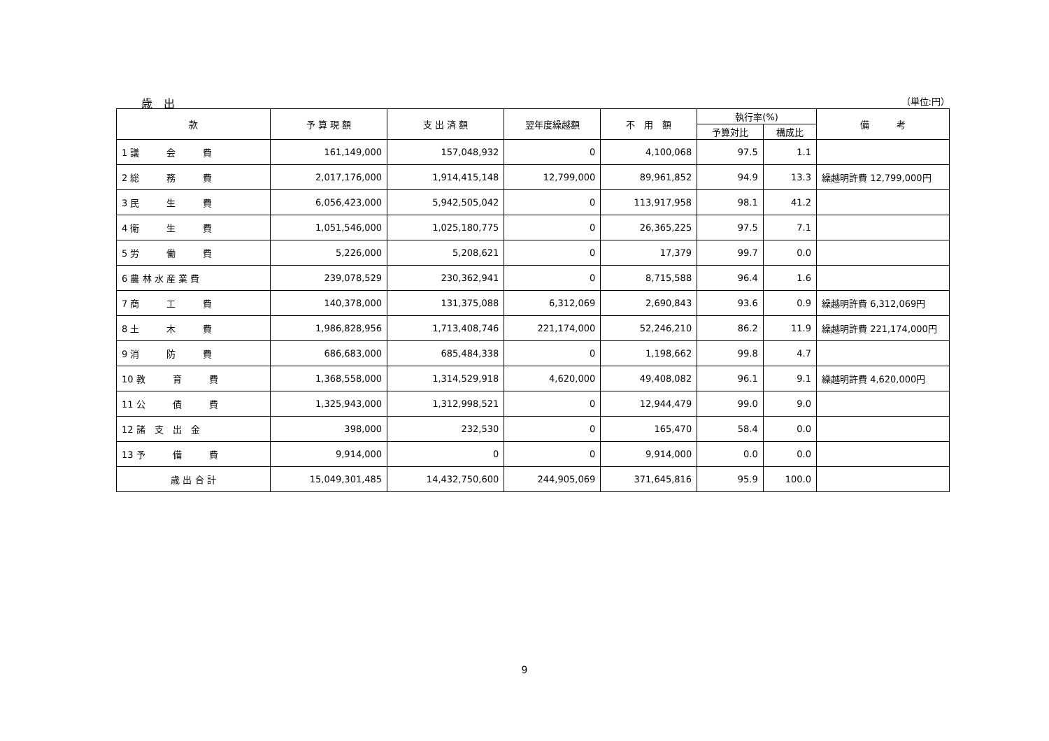歳　出 （単位:円）
| 款 | 予 算 現 額 | 支 出 済 額 | 翌年度繰越額 | 不 用 額 | 執行率(%) | | 備 考 |
| --- | --- | --- | --- | --- | --- | --- | --- |
| | | | | | 予算対比 | 構成比 | |
| 1 議 会 費 | 161,149,000 | 157,048,932 | 0 | 4,100,068 | 97.5 | 1.1 | |
| 2 総 務 費 | 2,017,176,000 | 1,914,415,148 | 12,799,000 | 89,961,852 | 94.9 | 13.3 | 繰越明許費 12,799,000円 |
| 3 民 生 費 | 6,056,423,000 | 5,942,505,042 | 0 | 113,917,958 | 98.1 | 41.2 | |
| 4 衛 生 費 | 1,051,546,000 | 1,025,180,775 | 0 | 26,365,225 | 97.5 | 7.1 | |
| 5 労 働 費 | 5,226,000 | 5,208,621 | 0 | 17,379 | 99.7 | 0.0 | |
| 6 農 林 水 産 業 費 | 239,078,529 | 230,362,941 | 0 | 8,715,588 | 96.4 | 1.6 | |
| 7 商 工 費 | 140,378,000 | 131,375,088 | 6,312,069 | 2,690,843 | 93.6 | 0.9 | 繰越明許費 6,312,069円 |
| 8 土 木 費 | 1,986,828,956 | 1,713,408,746 | 221,174,000 | 52,246,210 | 86.2 | 11.9 | 繰越明許費 221,174,000円 |
| 9 消 防 費 | 686,683,000 | 685,484,338 | 0 | 1,198,662 | 99.8 | 4.7 | |
| 10 教 育 費 | 1,368,558,000 | 1,314,529,918 | 4,620,000 | 49,408,082 | 96.1 | 9.1 | 繰越明許費 4,620,000円 |
| 11 公 債 費 | 1,325,943,000 | 1,312,998,521 | 0 | 12,944,479 | 99.0 | 9.0 | |
| 12 諸 支 出 金 | 398,000 | 232,530 | 0 | 165,470 | 58.4 | 0.0 | |
| 13 予 備 費 | 9,914,000 | 0 | 0 | 9,914,000 | 0.0 | 0.0 | |
| 歳 出 合 計 | 15,049,301,485 | 14,432,750,600 | 244,905,069 | 371,645,816 | 95.9 | 100.0 | |
9